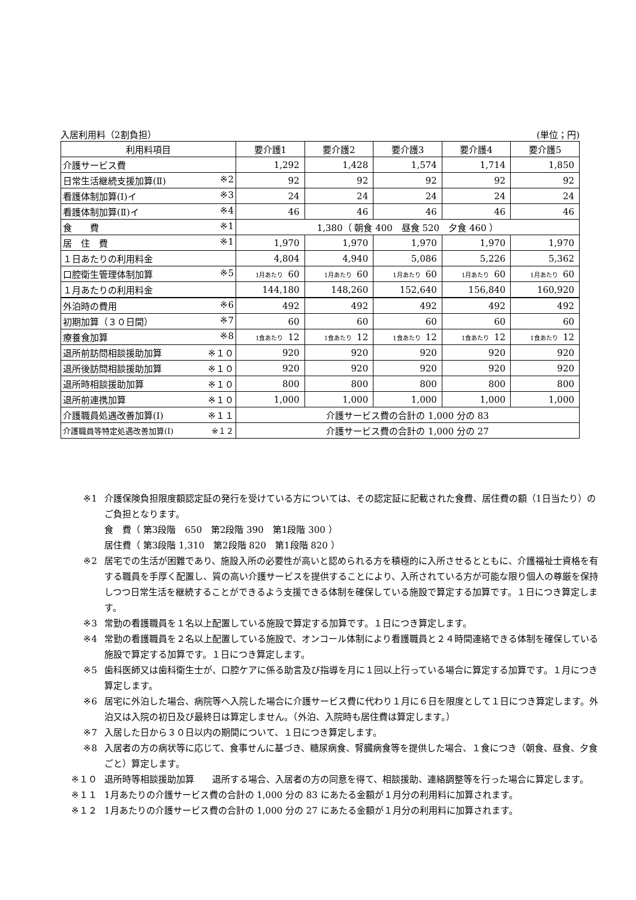入居利用料（2割負担） (単位；円)
| 利用料項目 | 要介護1 | 要介護2 | 要介護3 | 要介護4 | 要介護5 |
| 介護サービス費 | 1,292 | 1,428 | 1,574 | 1,714 | 1,850 |
| 日常生活継続支援加算(Ⅱ) ※2 | 92 | 92 | 92 | 92 | 92 |
| 看護体制加算(Ⅰ)イ ※3 | 24 | 24 | 24 | 24 | 24 |
| 看護体制加算(Ⅱ)イ ※4 | 46 | 46 | 46 | 46 | 46 |
| 食 費 ※1 | 1,380（ 朝食 400 昼食 520 夕食 460 ） | | | | |
| 居 住 費 ※1 | 1,970 | 1,970 | 1,970 | 1,970 | 1,970 |
| １日あたりの利用料金 | 4,804 | 4,940 | 5,086 | 5,226 | 5,362 |
| 口腔衛生管理体制加算 ※5 | 1月あたり 60 | 1月あたり 60 | 1月あたり 60 | 1月あたり 60 | 1月あたり 60 |
| １月あたりの利用料金 | 144,180 | 148,260 | 152,640 | 156,840 | 160,920 |
| 外泊時の費用 ※6 | 492 | 492 | 492 | 492 | 492 |
| 初期加算（３０日間） ※7 | 60 | 60 | 60 | 60 | 60 |
| 療養食加算 ※8 | 1食あたり 12 | 1食あたり 12 | 1食あたり 12 | 1食あたり 12 | 1食あたり 12 |
| 退所前訪問相談援助加算 ※１０ | 920 | 920 | 920 | 920 | 920 |
| 退所後訪問相談援助加算 ※１０ | 920 | 920 | 920 | 920 | 920 |
| 退所時相談援助加算 ※１０ | 800 | 800 | 800 | 800 | 800 |
| 退所前連携加算 ※１０ | 1,000 | 1,000 | 1,000 | 1,000 | 1,000 |
| 介護職員処遇改善加算(Ⅰ) ※１１ | 介護サービス費の合計の 1,000 分の 83 | | | | |
| 介護職員等特定処遇改善加算(Ⅰ) ※１２ | 介護サービス費の合計の 1,000 分の 27 | | | | |
※1 介護保険負担限度額認定証の発行を受けている方については、その認定証に記載された食費、居住費の額（1日当たり）のご負担となります。
食　費（ 第3段階　650　第2段階 390　第1段階 300 ）
居住費（ 第3段階 1,310　第2段階 820　第1段階 820 ）
※2 居宅での生活が困難であり、施設入所の必要性が高いと認められる方を積極的に入所させるとともに、介護福祉士資格を有する職員を手厚く配置し、質の高い介護サービスを提供することにより、入所されている方が可能な限り個人の尊厳を保持しつつ日常生活を継続することができるよう支援できる体制を確保している施設で算定する加算です。１日につき算定します。
※3 常勤の看護職員を１名以上配置している施設で算定する加算です。１日につき算定します。
※4 常勤の看護職員を２名以上配置している施設で、オンコール体制により看護職員と２４時間連絡できる体制を確保している施設で算定する加算です。１日につき算定します。
※5 歯科医師又は歯科衛生士が、口腔ケアに係る助言及び指導を月に１回以上行っている場合に算定する加算です。１月につき算定します。
※6 居宅に外泊した場合、病院等へ入院した場合に介護サービス費に代わり１月に６日を限度として１日につき算定します。外泊又は入院の初日及び最終日は算定しません。（外泊、入院時も居住費は算定します。）
※7 入居した日から３０日以内の期間について、１日につき算定します。
※8 入居者の方の病状等に応じて、食事せんに基づき、糖尿病食、腎臓病食等を提供した場合、１食につき（朝食、昼食、夕食ごと）算定します。
※１０ 退所時等相談援助加算　　退所する場合、入居者の方の同意を得て、相談援助、連絡調整等を行った場合に算定します。
※１１ 1月あたりの介護サービス費の合計の 1,000 分の 83 にあたる金額が１月分の利用料に加算されます。
※１２ 1月あたりの介護サービス費の合計の 1,000 分の 27 にあたる金額が１月分の利用料に加算されます。